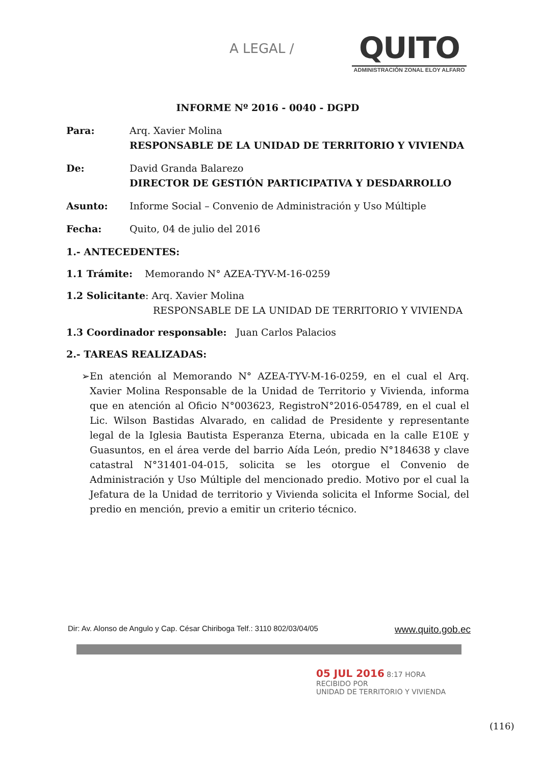A LEGAL /
QUITO
ADMINISTRACIÓN ZONAL ELOY ALFARO
INFORME Nº 2016 - 0040 - DGPD
Para: Arq. Xavier Molina
RESPONSABLE DE LA UNIDAD DE TERRITORIO Y VIVIENDA
De: David Granda Balarezo
DIRECTOR DE GESTIÓN PARTICIPATIVA Y DESDARROLLO
Asunto: Informe Social – Convenio de Administración y Uso Múltiple
Fecha: Quito, 04 de julio del 2016
1.- ANTECEDENTES:
1.1 Trámite: Memorando N° AZEA-TYV-M-16-0259
1.2 Solicitante: Arq. Xavier Molina
RESPONSABLE DE LA UNIDAD DE TERRITORIO Y VIVIENDA
1.3 Coordinador responsable: Juan Carlos Palacios
2.- TAREAS REALIZADAS:
➢ En atención al Memorando N° AZEA-TYV-M-16-0259, en el cual el Arq. Xavier Molina Responsable de la Unidad de Territorio y Vivienda, informa que en atención al Oficio N°003623, RegistroN°2016-054789, en el cual el Lic. Wilson Bastidas Alvarado, en calidad de Presidente y representante legal de la Iglesia Bautista Esperanza Eterna, ubicada en la calle E10E y Guasuntos, en el área verde del barrio Aída León, predio N°184638 y clave catastral N°31401-04-015, solicita se les otorgue el Convenio de Administración y Uso Múltiple del mencionado predio. Motivo por el cual la Jefatura de la Unidad de territorio y Vivienda solicita el Informe Social, del predio en mención, previo a emitir un criterio técnico.
Dir: Av. Alonso de Angulo y Cap. César Chiriboga Telf.: 3110 802/03/04/05 www.quito.gob.ec
05 JUL 2016 8:17 HORA
RECIBIDO POR
UNIDAD DE TERRITORIO Y VIVIENDA
(116)